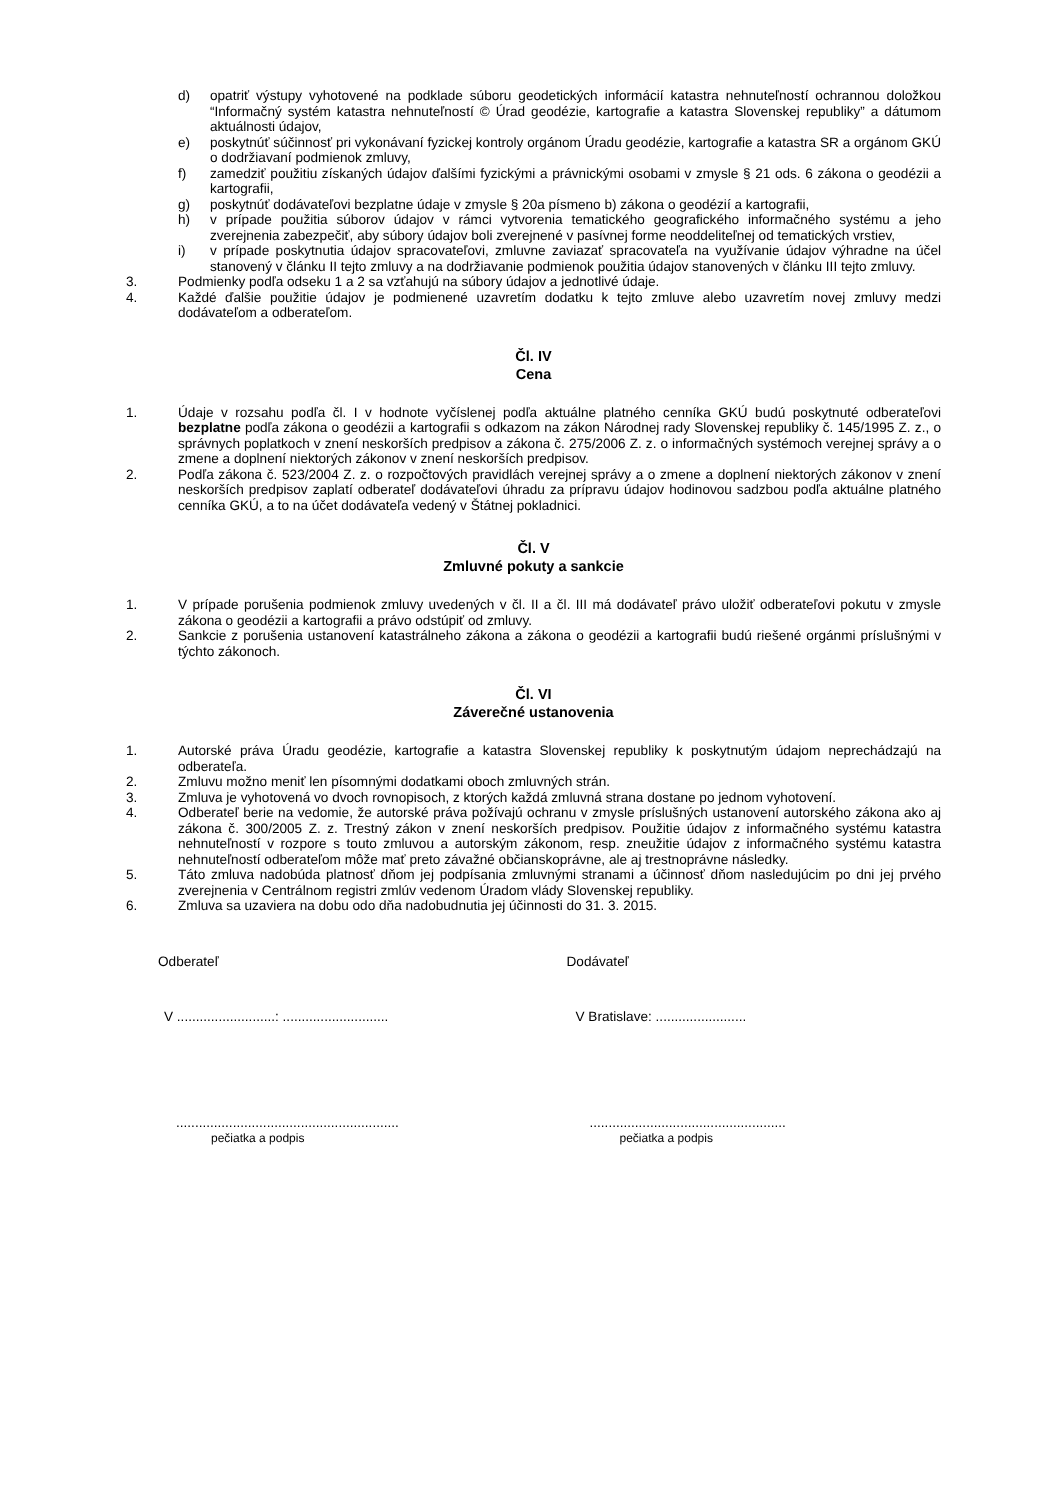d) opatriť výstupy vyhotovené na podklade súboru geodetických informácií katastra nehnuteľností ochrannou doložkou “Informačný systém katastra nehnuteľností © Úrad geodézie, kartografie a katastra Slovenskej republiky” a dátumom aktuálnosti údajov,
e) poskytnúť súčinnosť pri vykonávaní fyzickej kontroly orgánom Úradu geodézie, kartografie a katastra SR a orgánom GKÚ o dodržiavaní podmienok zmluvy,
f) zamedziť použitiu získaných údajov ďalšími fyzickými a právnickými osobami v zmysle § 21 ods. 6 zákona o geodézii a kartografii,
g) poskytnúť dodávateľovi bezplatne údaje v zmysle § 20a písmeno b) zákona o geodézií a kartografii,
h) v prípade použitia súborov údajov v rámci vytvorenia tematického geografického informačného systému a jeho zverejnenia zabezpečiť, aby súbory údajov boli zverejnené v pasívnej forme neoddeliteľnej od tematických vrstiev,
i) v prípade poskytnutia údajov spracovateľovi, zmluvne zaviazať spracovateľa na využívanie údajov výhradne na účel stanovený v článku II tejto zmluvy a na dodržiavanie podmienok použitia údajov stanovených v článku III tejto zmluvy.
3. Podmienky podľa odseku 1 a 2 sa vzťahujú na súbory údajov a jednotlivé údaje.
4. Každé ďalšie použitie údajov je podmienené uzavretím dodatku k tejto zmluve alebo uzavretím novej zmluvy medzi dodávateľom a odberateľom.
Čl. IV
Cena
1. Údaje v rozsahu podľa čl. I v hodnote vyčíslenej podľa aktuálne platného cenníka GKÚ budú poskytnuté odberateľovi bezplatne podľa zákona o geodézii a kartografii s odkazom na zákon Národnej rady Slovenskej republiky č. 145/1995 Z. z., o správnych poplatkoch v znení neskorších predpisov a zákona č. 275/2006 Z. z. o informačných systémoch verejnej správy a o zmene a doplnení niektorých zákonov v znení neskorších predpisov.
2. Podľa zákona č. 523/2004 Z. z. o rozpočtových pravidlách verejnej správy a o zmene a doplnení niektorých zákonov v znení neskorších predpisov zaplatí odberateľ dodávateľovi úhradu za prípravu údajov hodinovou sadzbou podľa aktuálne platného cenníka GKÚ, a to na účet dodávateľa vedený v Štátnej pokladnici.
Čl. V
Zmluvné pokuty a sankcie
1. V prípade porušenia podmienok zmluvy uvedených v čl. II a čl. III má dodávateľ právo uložiť odberateľovi pokutu v zmysle zákona o geodézii a kartografii a právo odstúpiť od zmluvy.
2. Sankcie z porušenia ustanovení katastrálneho zákona a zákona o geodézii a kartografii budú riešené orgánmi príslušnými v týchto zákonoch.
Čl. VI
Záverečné ustanovenia
1. Autorské práva Úradu geodézie, kartografie a katastra Slovenskej republiky k poskytnutým údajom neprechádzajú na odberateľa.
2. Zmluvu možno meniť len písomnými dodatkami oboch zmluvných strán.
3. Zmluva je vyhotovená vo dvoch rovnopisoch, z ktorých každá zmluvná strana dostane po jednom vyhotovení.
4. Odberateľ berie na vedomie, že autorské práva požívajú ochranu v zmysle príslušných ustanovení autorského zákona ako aj zákona č. 300/2005 Z. z. Trestný zákon v znení neskorších predpisov. Použitie údajov z informačného systému katastra nehnuteľností v rozpore s touto zmluvou a autorským zákonom, resp. zneužitie údajov z informačného systému katastra nehnuteľností odberateľom môže mať preto závažné občianskoprávne, ale aj trestnoprávne následky.
5. Táto zmluva nadobúda platnosť dňom jej podpísania zmluvnými stranami a účinnosť dňom nasledujúcim po dni jej prvého zverejnenia v Centrálnom registri zmlúv vedenom Úradom vlády Slovenskej republiky.
6. Zmluva sa uzaviera na dobu odo dňa nadobudnutia jej účinnosti do 31. 3. 2015.
Odberateľ Dodávateľ
V ..........................: ............................
V Bratislave: ........................
...........................................................
pečiatka a podpis
....................................................
pečiatka a podpis